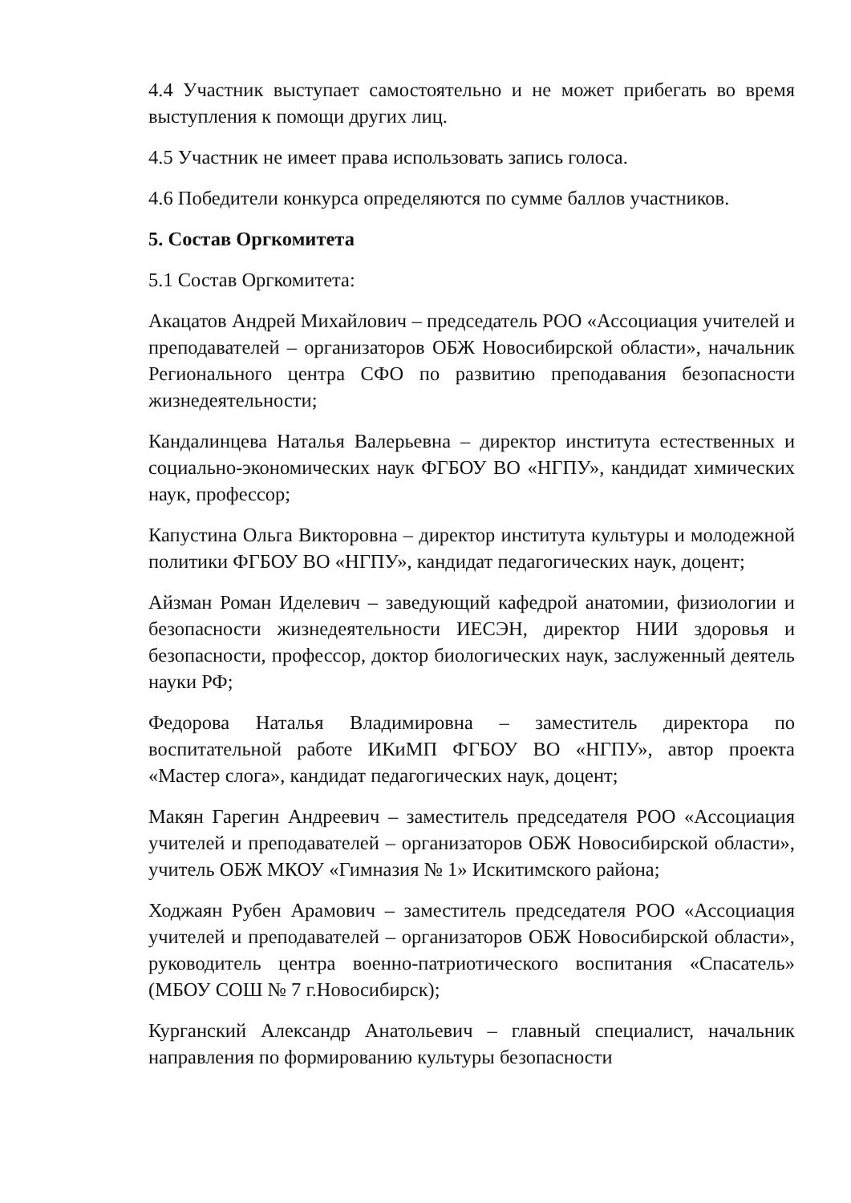4.4 Участник выступает самостоятельно и не может прибегать во время выступления к помощи других лиц.
4.5 Участник не имеет права использовать запись голоса.
4.6 Победители конкурса определяются по сумме баллов участников.
5. Состав Оргкомитета
5.1 Состав Оргкомитета:
Акацатов Андрей Михайлович – председатель РОО «Ассоциация учителей и преподавателей – организаторов ОБЖ Новосибирской области», начальник Регионального центра СФО по развитию преподавания безопасности жизнедеятельности;
Кандалинцева Наталья Валерьевна – директор института естественных и социально-экономических наук ФГБОУ ВО «НГПУ», кандидат химических наук, профессор;
Капустина Ольга Викторовна – директор института культуры и молодежной политики ФГБОУ ВО «НГПУ», кандидат педагогических наук, доцент;
Айзман Роман Иделевич – заведующий кафедрой анатомии, физиологии и безопасности жизнедеятельности ИЕСЭН, директор НИИ здоровья и безопасности, профессор, доктор биологических наук, заслуженный деятель науки РФ;
Федорова Наталья Владимировна – заместитель директора по воспитательной работе ИКиМП ФГБОУ ВО «НГПУ», автор проекта «Мастер слога», кандидат педагогических наук, доцент;
Макян Гарегин Андреевич – заместитель председателя РОО «Ассоциация учителей и преподавателей – организаторов ОБЖ Новосибирской области», учитель ОБЖ МКОУ «Гимназия № 1» Искитимского района;
Ходжаян Рубен Арамович – заместитель председателя РОО «Ассоциация учителей и преподавателей – организаторов ОБЖ Новосибирской области», руководитель центра военно-патриотического воспитания «Спасатель» (МБОУ СОШ № 7 г.Новосибирск);
Курганский Александр Анатольевич – главный специалист, начальник направления по формированию культуры безопасности